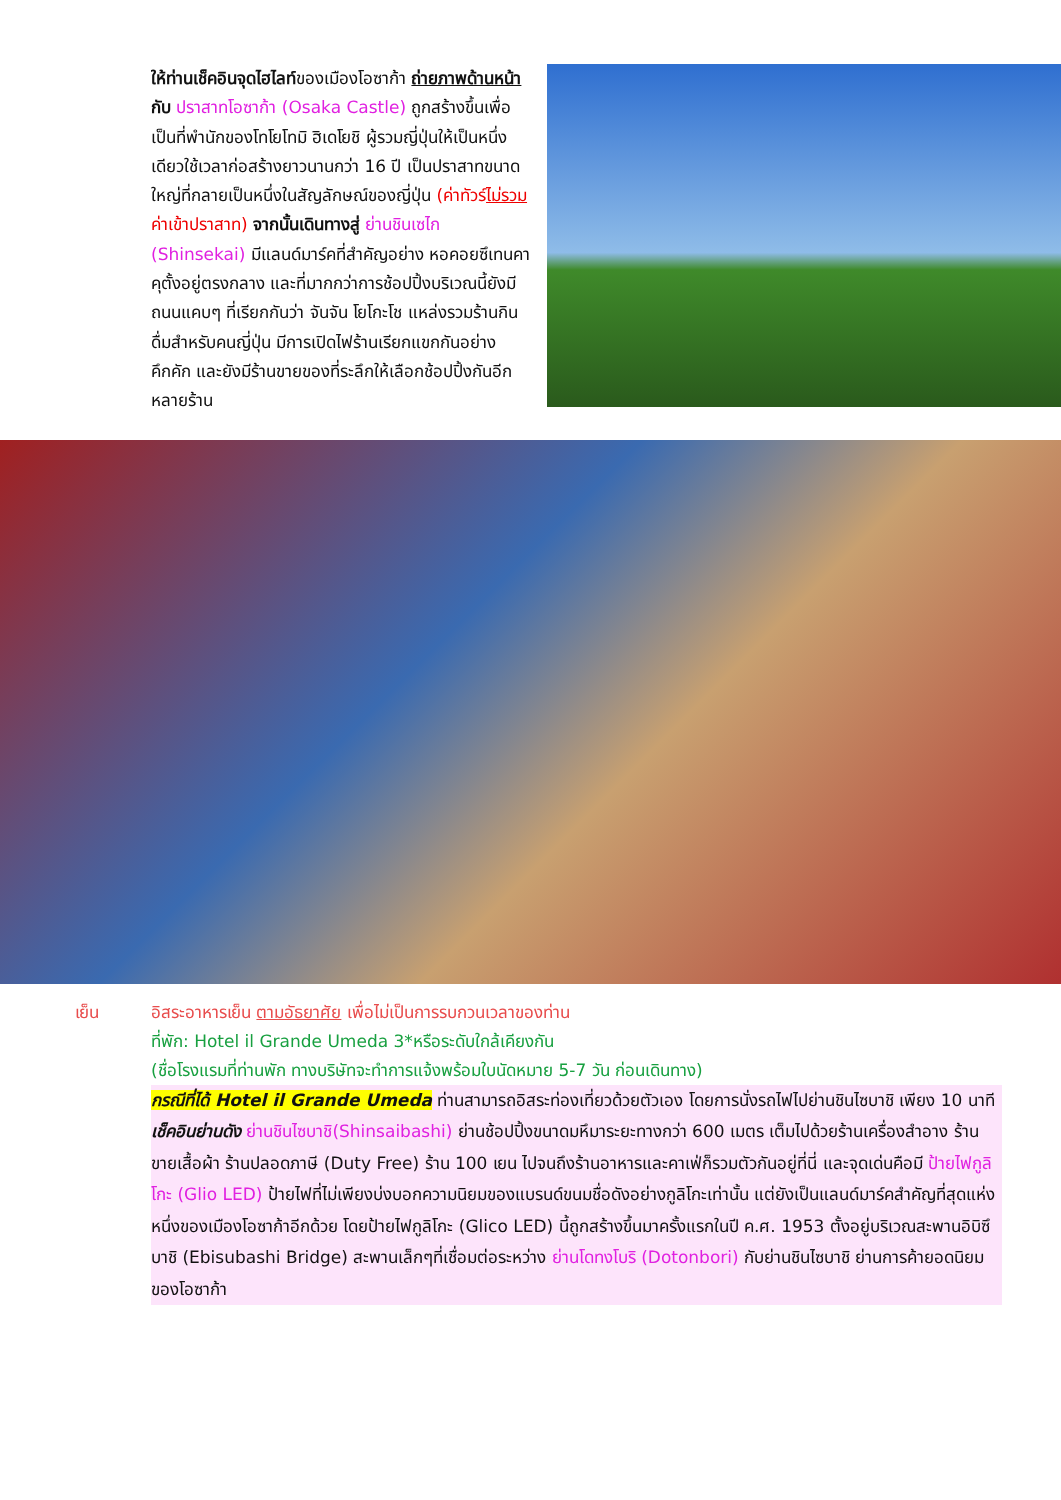ให้ท่านเช็คอินจุดไฮไลท์ของเมืองโอซาก้า ถ่ายภาพด้านหน้ากับ ปราสาทโอซาก้า (Osaka Castle) ถูกสร้างขึ้นเพื่อเป็นที่พำนักของโทโยโทมิ ฮิเดโยชิ ผู้รวมญี่ปุ่นให้เป็นหนึ่งเดียวใช้เวลาก่อสร้างยาวนานกว่า 16 ปี เป็นปราสาทขนาดใหญ่ที่กลายเป็นหนึ่งในสัญลักษณ์ของญี่ปุ่น (ค่าทัวร์ไม่รวมค่าเข้าปราสาท) จากนั้นเดินทางสู่ ย่านชินเซไก (Shinsekai) มีแลนด์มาร์คที่สำคัญอย่าง หอคอยซึเทนคาคุตั้งอยู่ตรงกลาง และที่มากกว่าการช้อปปิ้งบริเวณนี้ยังมีถนนแคบๆ ที่เรียกกันว่า จันจัน โยโกะโช แหล่งรวมร้านกินดื่มสำหรับคนญี่ปุ่น มีการเปิดไฟร้านเรียกแขกกันอย่างคึกคัก และยังมีร้านขายของที่ระลึกให้เลือกช้อปปิ้งกันอีกหลายร้าน
เย็น อิสระอาหารเย็น ตามอัธยาศัย เพื่อไม่เป็นการรบกวนเวลาของท่าน
ที่พัก: Hotel il Grande Umeda 3*หรือระดับใกล้เคียงกัน
(ชื่อโรงแรมที่ท่านพัก ทางบริษัทจะทำการแจ้งพร้อมใบนัดหมาย 5-7 วัน ก่อนเดินทาง)
กรณีที่ได้ Hotel il Grande Umeda ท่านสามารถอิสระท่องเที่ยวด้วยตัวเอง โดยการนั่งรถไฟไปย่านชินไซบาชิ เพียง 10 นาที เช็คอินย่านดัง ย่านชินไซบาชิ(Shinsaibashi) ย่านช้อปปิ้งขนาดมหึมาระยะทางกว่า 600 เมตร เต็มไปด้วยร้านเครื่องสำอาง ร้านขายเสื้อผ้า ร้านปลอดภาษี (Duty Free) ร้าน 100 เยน ไปจนถึงร้านอาหารและคาเฟ่ก็รวมตัวกันอยู่ที่นี่ และจุดเด่นคือมี ป้ายไฟกูลิโกะ (Glio LED) ป้ายไฟที่ไม่เพียงบ่งบอกความนิยมของแบรนด์ขนมชื่อดังอย่างกูลิโกะเท่านั้น แต่ยังเป็นแลนด์มาร์คสำคัญที่สุดแห่งหนึ่งของเมืองโอซาก้าอีกด้วย โดยป้ายไฟกูลิโกะ (Glico LED) นี้ถูกสร้างขึ้นมาครั้งแรกในปี ค.ศ. 1953 ตั้งอยู่บริเวณสะพานอิบิซึบาชิ (Ebisubashi Bridge) สะพานเล็กๆที่เชื่อมต่อระหว่าง ย่านโดทงโบริ (Dotonbori) กับย่านชินไซบาชิ ย่านการค้ายอดนิยมของโอซาก้า